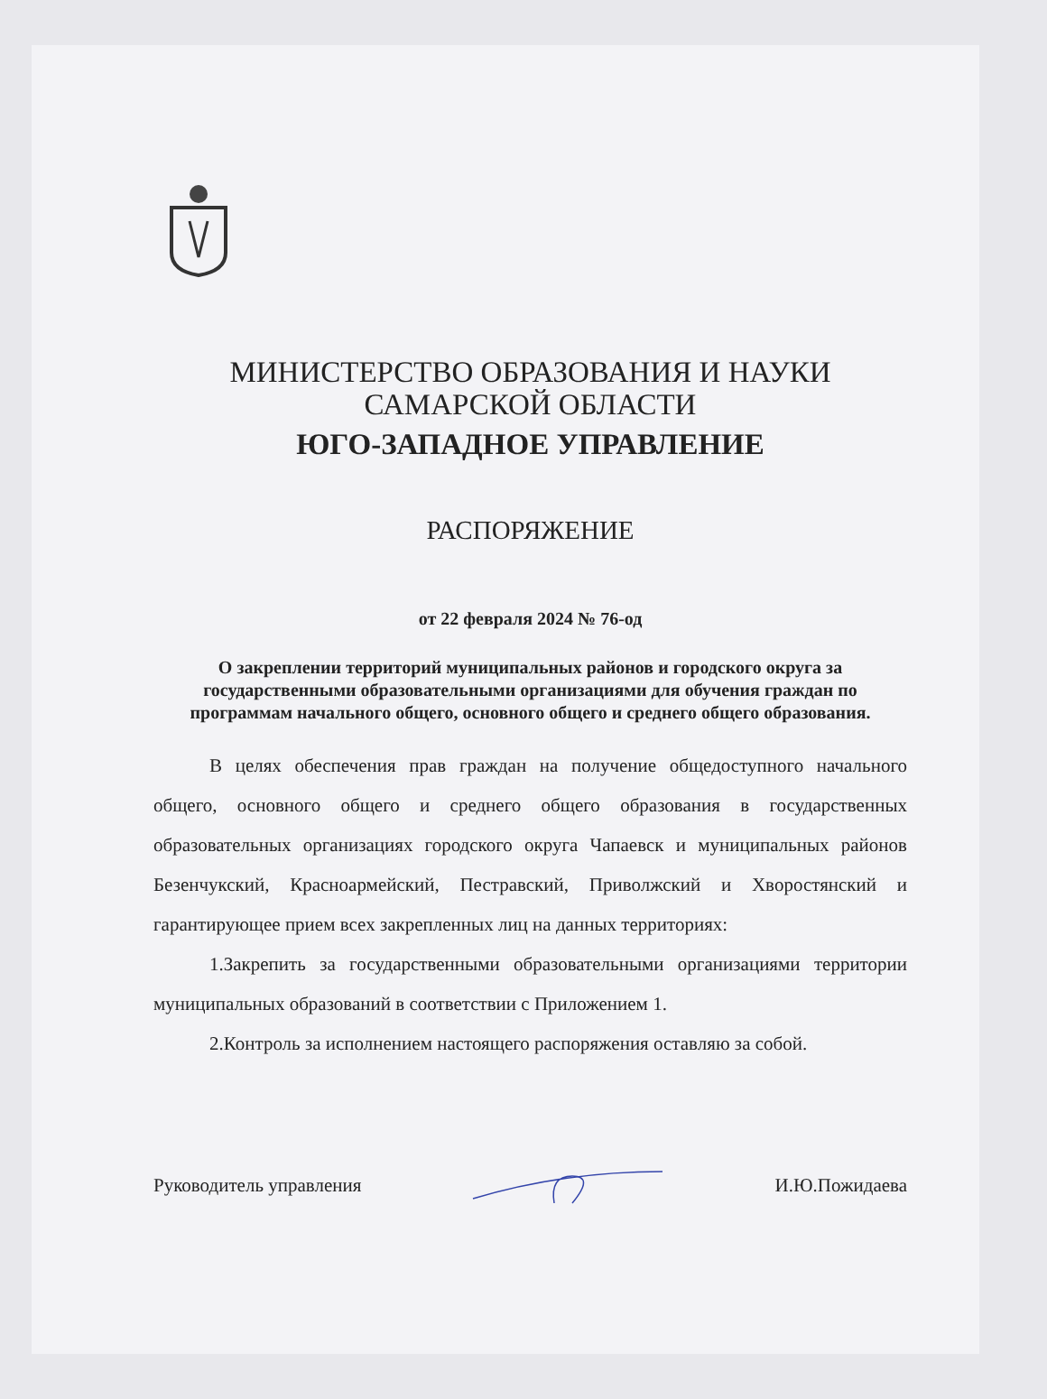МИНИСТЕРСТВО ОБРАЗОВАНИЯ И НАУКИ
САМАРСКОЙ ОБЛАСТИ
ЮГО-ЗАПАДНОЕ УПРАВЛЕНИЕ
РАСПОРЯЖЕНИЕ
от 22 февраля 2024 № 76-од
О закреплении территорий муниципальных районов и городского округа за государственными образовательными организациями для обучения граждан по программам начального общего, основного общего и среднего общего образования.
В целях обеспечения прав граждан на получение общедоступного начального общего, основного общего и среднего общего образования в государственных образовательных организациях городского округа Чапаевск и муниципальных районов Безенчукский, Красноармейский, Пестравский, Приволжский и Хворостянский и гарантирующее прием всех закрепленных лиц на данных территориях:
1.Закрепить за государственными образовательными организациями территории муниципальных образований в соответствии с Приложением 1.
2.Контроль за исполнением настоящего распоряжения оставляю за собой.
Руководитель управления И.Ю.Пожидаева